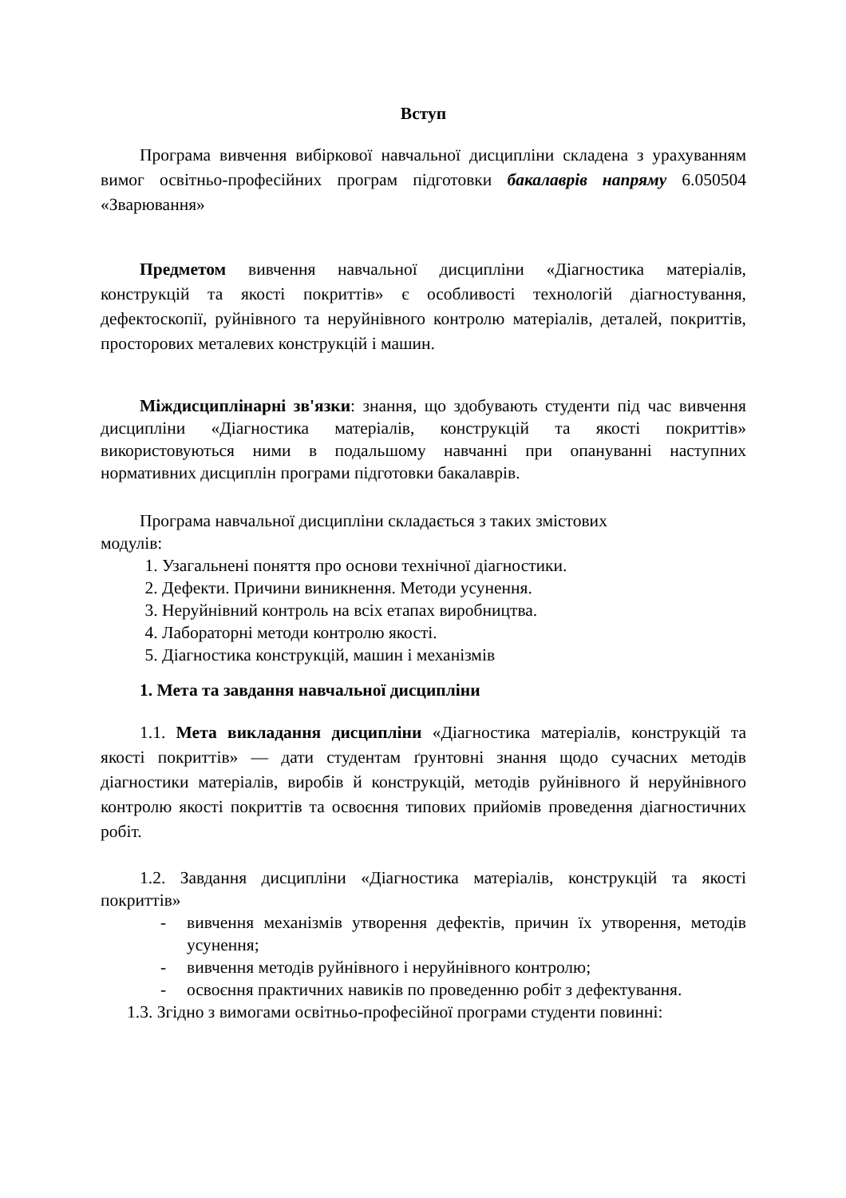Вступ
Програма вивчення вибіркової навчальної дисципліни складена з урахуванням вимог освітньо-професійних програм підготовки бакалаврів напряму 6.050504 «Зварювання»
Предметом вивчення навчальної дисципліни «Діагностика матеріалів, конструкцій та якості покриттів» є особливості технологій діагностування, дефектоскопії, руйнівного та неруйнівного контролю матеріалів, деталей, покриттів, просторових металевих конструкцій і машин.
Міждисциплінарні зв'язки: знання, що здобувають студенти під час вивчення дисципліни «Діагностика матеріалів, конструкцій та якості покриттів» використовуються ними в подальшому навчанні при опануванні наступних нормативних дисциплін програми підготовки бакалаврів.
Програма навчальної дисципліни складається з таких змістових
модулів:
1. Узагальнені поняття про основи технічної діагностики.
2. Дефекти. Причини виникнення. Методи усунення.
3. Неруйнівний контроль на всіх етапах виробництва.
4. Лабораторні методи контролю якості.
5. Діагностика конструкцій, машин і механізмів
1. Мета та завдання навчальної дисципліни
1.1. Мета викладання дисципліни «Діагностика матеріалів, конструкцій та якості покриттів» — дати студентам ґрунтовні знання щодо сучасних методів діагностики матеріалів, виробів й конструкцій, методів руйнівного й неруйнівного контролю якості покриттів та освоєння типових прийомів проведення діагностичних робіт.
1.2. Завдання дисципліни «Діагностика матеріалів, конструкцій та якості покриттів»
- вивчення механізмів утворення дефектів, причин їх утворення, методів усунення;
- вивчення методів руйнівного і неруйнівного контролю;
- освоєння практичних навиків по проведенню робіт з дефектування.
1.3. Згідно з вимогами освітньо-професійної програми студенти повинні: